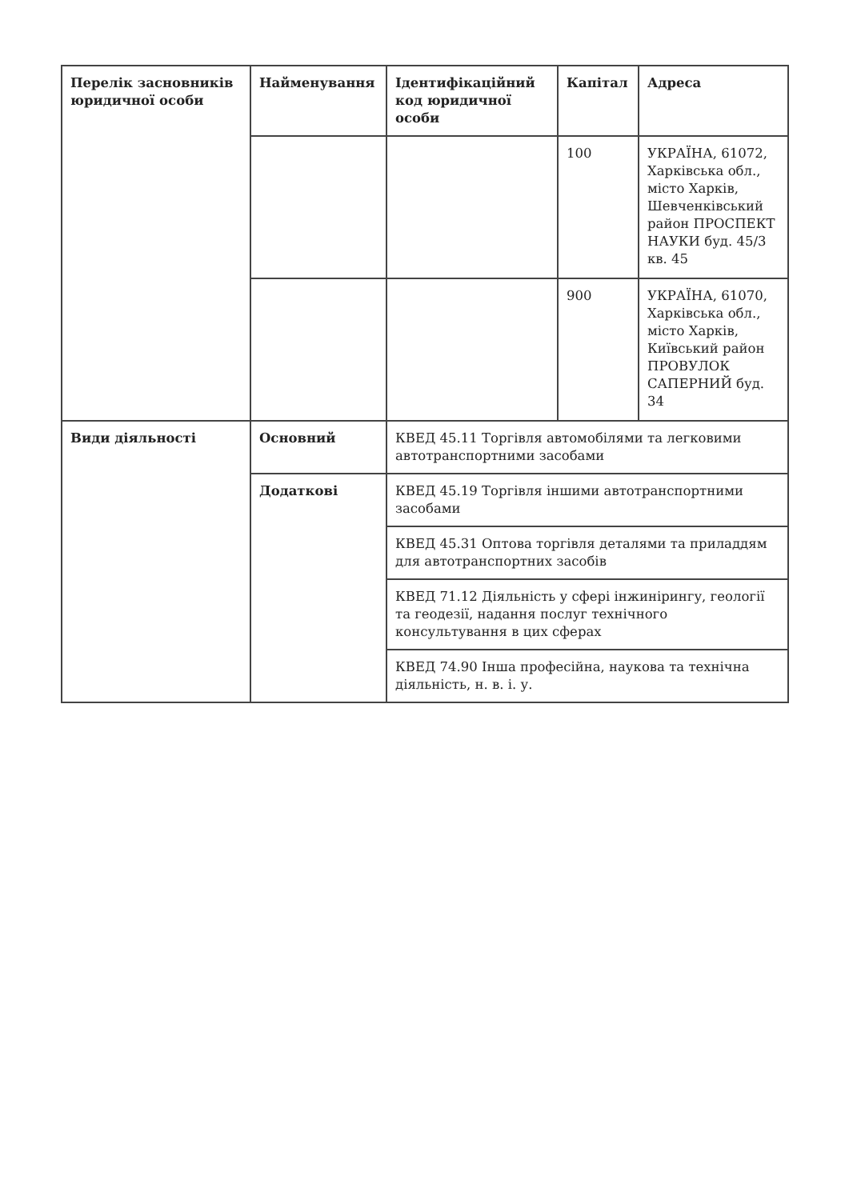| Перелік засновників юридичної особи | Найменування | Ідентифікаційний код юридичної особи | Капітал | Адреса |
| --- | --- | --- | --- | --- |
| | | | 100 | УКРАЇНА, 61072, Харківська обл., місто Харків, Шевченківський район ПРОСПЕКТ НАУКИ буд. 45/3 кв. 45 |
| | | | 900 | УКРАЇНА, 61070, Харківська обл., місто Харків, Київський район ПРОВУЛОК САПЕРНИЙ буд. 34 |
| Види діяльності | Основний | КВЕД 45.11 Торгівля автомобілями та легковими автотранспортними засобами | | |
| | Додаткові | КВЕД 45.19 Торгівля іншими автотранспортними засобами | | |
| | | КВЕД 45.31 Оптова торгівля деталями та приладдям для автотранспортних засобів | | |
| | | КВЕД 71.12 Діяльність у сфері інжинірингу, геології та геодезії, надання послуг технічного консультування в цих сферах | | |
| | | КВЕД 74.90 Інша професійна, наукова та технічна діяльність, н. в. і. у. | | |